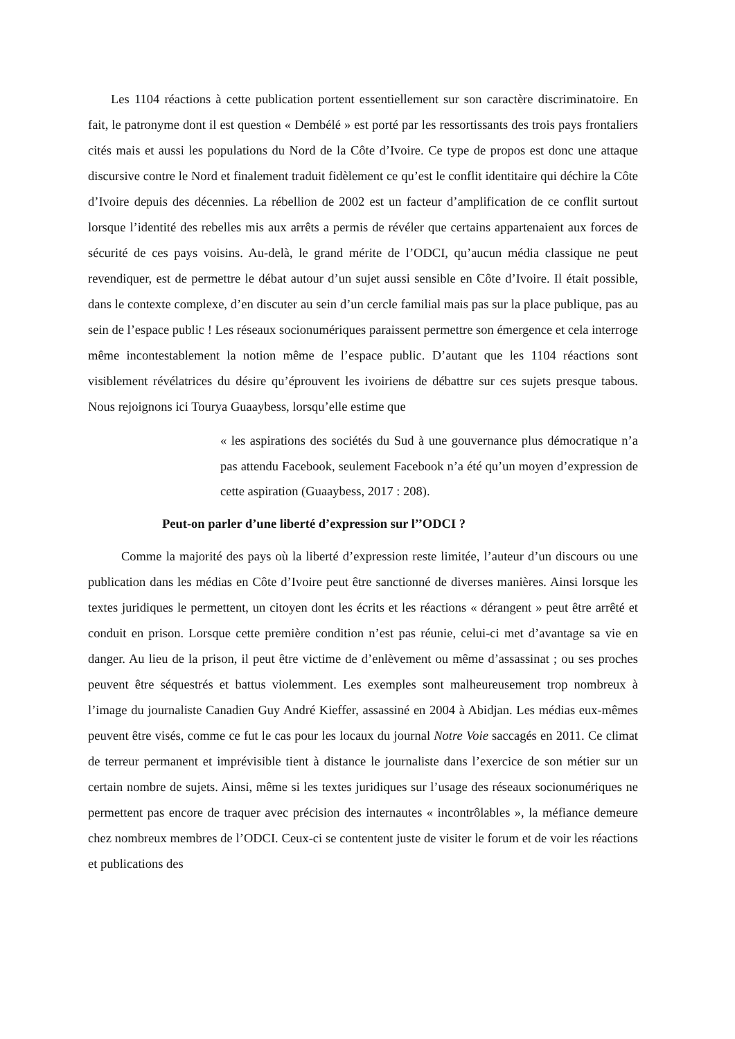Les 1104 réactions à cette publication portent essentiellement sur son caractère discriminatoire. En fait, le patronyme dont il est question « Dembélé » est porté par les ressortissants des trois pays frontaliers cités mais et aussi les populations du Nord de la Côte d’Ivoire. Ce type de propos est donc une attaque discursive contre le Nord et finalement traduit fidèlement ce qu’est le conflit identitaire qui déchire la Côte d’Ivoire depuis des décennies. La rébellion de 2002 est un facteur d’amplification de ce conflit surtout lorsque l’identité des rebelles mis aux arrêts a permis de révéler que certains appartenaient aux forces de sécurité de ces pays voisins. Au-delà, le grand mérite de l’ODCI, qu’aucun média classique ne peut revendiquer, est de permettre le débat autour d’un sujet aussi sensible en Côte d’Ivoire. Il était possible, dans le contexte complexe, d’en discuter au sein d’un cercle familial mais pas sur la place publique, pas au sein de l’espace public ! Les réseaux socionumériques paraissent permettre son émergence et cela interroge même incontestablement la notion même de l’espace public. D’autant que les 1104 réactions sont visiblement révélatrices du désire qu’éprouvent les ivoiriens de débattre sur ces sujets presque tabous. Nous rejoignons ici Tourya Guaaybess, lorsqu’elle estime que
« les aspirations des sociétés du Sud à une gouvernance plus démocratique n’a pas attendu Facebook, seulement Facebook n’a été qu’un moyen d’expression de cette aspiration (Guaaybess, 2017 : 208).
Peut-on parler d’une liberté d’expression sur l’’ODCI ?
Comme la majorité des pays où la liberté d’expression reste limitée, l’auteur d’un discours ou une publication dans les médias en Côte d’Ivoire peut être sanctionné de diverses manières. Ainsi lorsque les textes juridiques le permettent, un citoyen dont les écrits et les réactions « dérangent » peut être arrêté et conduit en prison. Lorsque cette première condition n’est pas réunie, celui-ci met d’avantage sa vie en danger. Au lieu de la prison, il peut être victime de d’enlèvement ou même d’assassinat ; ou ses proches peuvent être séquestrés et battus violemment. Les exemples sont malheureusement trop nombreux à l’image du journaliste Canadien Guy André Kieffer, assassiné en 2004 à Abidjan. Les médias eux-mêmes peuvent être visés, comme ce fut le cas pour les locaux du journal Notre Voie saccagés en 2011. Ce climat de terreur permanent et imprévisible tient à distance le journaliste dans l’exercice de son métier sur un certain nombre de sujets. Ainsi, même si les textes juridiques sur l’usage des réseaux socionumériques ne permettent pas encore de traquer avec précision des internautes « incontrôlables », la méfiance demeure chez nombreux membres de l’ODCI. Ceux-ci se contentent juste de visiter le forum et de voir les réactions et publications des